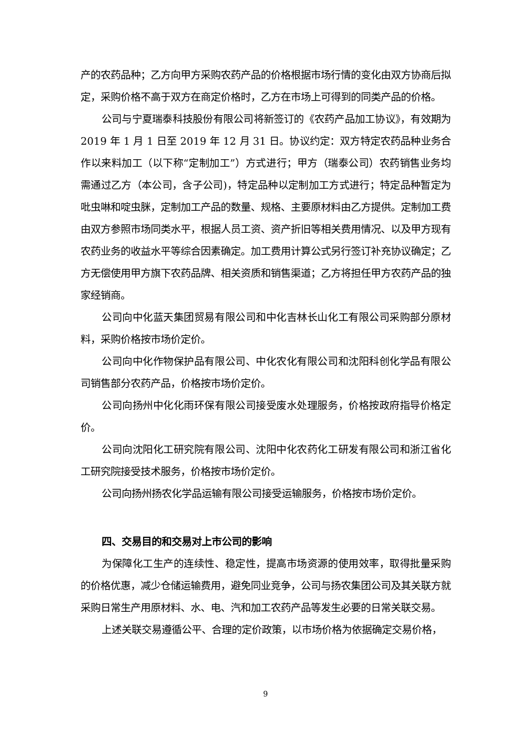产的农药品种；乙方向甲方采购农药产品的价格根据市场行情的变化由双方协商后拟定，采购价格不高于双方在商定价格时，乙方在市场上可得到的同类产品的价格。
公司与宁夏瑞泰科技股份有限公司将新签订的《农药产品加工协议》，有效期为 2019 年 1 月 1 日至 2019 年 12 月 31 日。协议约定：双方特定农药品种业务合作以来料加工（以下称“定制加工”）方式进行；甲方（瑞泰公司）农药销售业务均需通过乙方（本公司，含子公司)，特定品种以定制加工方式进行；特定品种暂定为吡虫啉和啶虫脒，定制加工产品的数量、规格、主要原材料由乙方提供。定制加工费由双方参照市场同类水平，根据人员工资、资产折旧等相关费用情况、以及甲方现有农药业务的收益水平等综合因素确定。加工费用计算公式另行签订补充协议确定；乙方无偿使用甲方旗下农药品牌、相关资质和销售渠道；乙方将担任甲方农药产品的独家经销商。
公司向中化蓝天集团贸易有限公司和中化吉林长山化工有限公司采购部分原材料，采购价格按市场价定价。
公司向中化作物保护品有限公司、中化农化有限公司和沈阳科创化学品有限公司销售部分农药产品，价格按市场价定价。
公司向扬州中化化雨环保有限公司接受废水处理服务，价格按政府指导价格定价。
公司向沈阳化工研究院有限公司、沈阳中化农药化工研发有限公司和浙江省化工研究院接受技术服务，价格按市场价定价。
公司向扬州扬农化学品运输有限公司接受运输服务，价格按市场价定价。
四、交易目的和交易对上市公司的影响
为保障化工生产的连续性、稳定性，提高市场资源的使用效率，取得批量采购的价格优惠，减少仓储运输费用，避免同业竞争，公司与扬农集团公司及其关联方就采购日常生产用原材料、水、电、汽和加工农药产品等发生必要的日常关联交易。
上述关联交易遵循公平、合理的定价政策，以市场价格为依据确定交易价格，
9